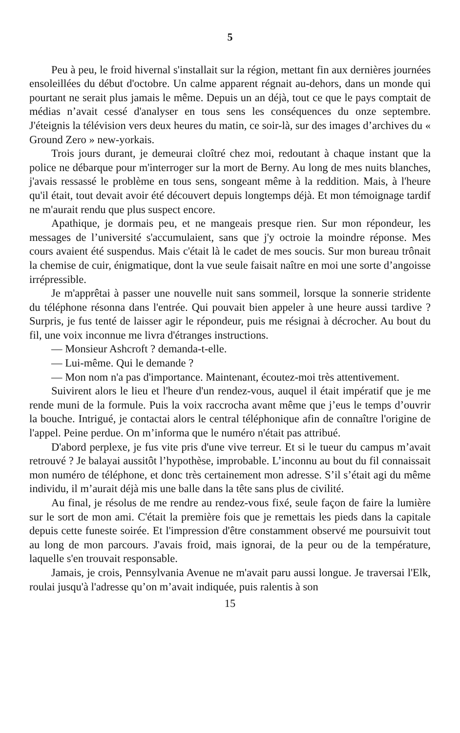5
Peu à peu, le froid hivernal s'installait sur la région, mettant fin aux dernières journées ensoleillées du début d'octobre. Un calme apparent régnait au-dehors, dans un monde qui pourtant ne serait plus jamais le même. Depuis un an déjà, tout ce que le pays comptait de médias n’avait cessé d'analyser en tous sens les conséquences du onze septembre. J'éteignis la télévision vers deux heures du matin, ce soir-là, sur des images d’archives du « Ground Zero » new-yorkais.
Trois jours durant, je demeurai cloîtré chez moi, redoutant à chaque instant que la police ne débarque pour m'interroger sur la mort de Berny. Au long de mes nuits blanches, j'avais ressassé le problème en tous sens, songeant même à la reddition. Mais, à l'heure qu'il était, tout devait avoir été découvert depuis longtemps déjà. Et mon témoignage tardif ne m'aurait rendu que plus suspect encore.
Apathique, je dormais peu, et ne mangeais presque rien. Sur mon répondeur, les messages de l’université s'accumulaient, sans que j'y octroie la moindre réponse. Mes cours avaient été suspendus. Mais c'était là le cadet de mes soucis. Sur mon bureau trônait la chemise de cuir, énigmatique, dont la vue seule faisait naître en moi une sorte d’angoisse irrépressible.
Je m'apprêtai à passer une nouvelle nuit sans sommeil, lorsque la sonnerie stridente du téléphone résonna dans l'entrée. Qui pouvait bien appeler à une heure aussi tardive ? Surpris, je fus tenté de laisser agir le répondeur, puis me résignai à décrocher. Au bout du fil, une voix inconnue me livra d'étranges instructions.
— Monsieur Ashcroft ? demanda-t-elle.
— Lui-même. Qui le demande ?
— Mon nom n'a pas d'importance. Maintenant, écoutez-moi très attentivement.
Suivirent alors le lieu et l'heure d'un rendez-vous, auquel il était impératif que je me rende muni de la formule. Puis la voix raccrocha avant même que j’eus le temps d’ouvrir la bouche. Intrigué, je contactai alors le central téléphonique afin de connaître l'origine de l'appel. Peine perdue. On m’informa que le numéro n'était pas attribué.
D'abord perplexe, je fus vite pris d'une vive terreur. Et si le tueur du campus m’avait retrouvé ? Je balayai aussitôt l’hypothèse, improbable. L’inconnu au bout du fil connaissait mon numéro de téléphone, et donc très certainement mon adresse. S’il s’était agi du même individu, il m’aurait déjà mis une balle dans la tête sans plus de civilité.
Au final, je résolus de me rendre au rendez-vous fixé, seule façon de faire la lumière sur le sort de mon ami. C'était la première fois que je remettais les pieds dans la capitale depuis cette funeste soirée. Et l'impression d'être constamment observé me poursuivit tout au long de mon parcours. J'avais froid, mais ignorai, de la peur ou de la température, laquelle s'en trouvait responsable.
Jamais, je crois, Pennsylvania Avenue ne m'avait paru aussi longue. Je traversai l'Elk, roulai jusqu'à l'adresse qu’on m’avait indiquée, puis ralentis à son
15